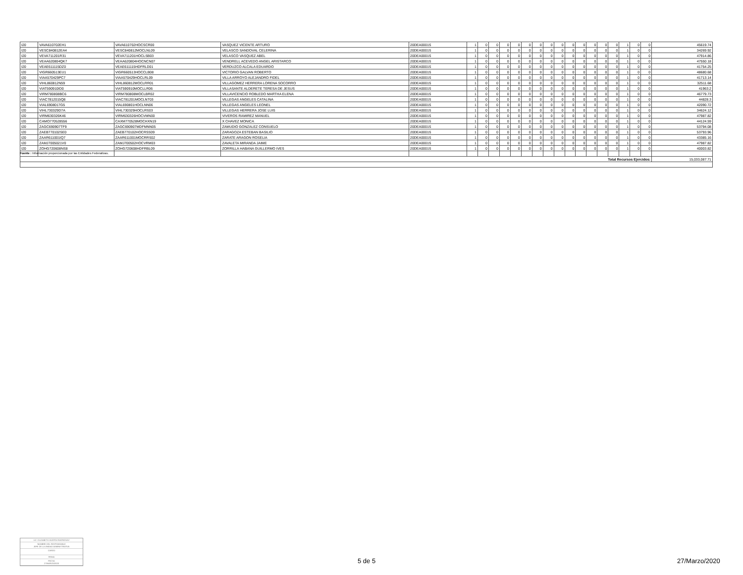| I20 | VAVA610702EH1 | VAVA610702HOCSCR00 | VASQUEZ VICENTE ARTURO | 20DEA0001S | 1 | 0 | 0 | 0 | 0 | 0 | 0 | 0 | 0 | 0 | 0 | 0 | 0 | 0 | 1 | 0 | 0 | 45619.74 |
| I20 | VESC840812EA4 | VESC840812MOCLNL09 | VELASCO SANDOVAL CELERINA | 20DEA0001S | 1 | 0 | 0 | 0 | 0 | 0 | 0 | 0 | 0 | 0 | 0 | 0 | 0 | 0 | 1 | 0 | 0 | 34269.92 |
| I20 | VEVA711201R31 | VEVA711201HOCLSB03 | VELASCO VASQUEZ ABEL | 20DEA0001S | 1 | 0 | 0 | 0 | 0 | 0 | 0 | 0 | 0 | 0 | 0 | 0 | 0 | 0 | 1 | 0 | 0 | 47914.86 |
| I20 | VEAA620804QK7 | VEAA620804HOCNCN07 | VENDRELL ACEVEDO ANGEL ARISTARCO | 20DEA0001S | 1 | 0 | 0 | 0 | 0 | 0 | 0 | 0 | 0 | 0 | 0 | 0 | 0 | 0 | 1 | 0 | 0 | 47550.18 |
| I20 | VEAE611115DZ0 | VEAE611115HDFRLD01 | VERDUZCO ALCALA EDUARDO | 20DEA0001S | 1 | 0 | 0 | 0 | 0 | 0 | 0 | 0 | 0 | 0 | 0 | 0 | 0 | 0 | 1 | 0 | 0 | 41754.25 |
| I20 | VIGR660513EU1 | VIGR660513HOCCLB08 | VICTORIO GALVAN ROBERTO | 20DEA0001S | 1 | 0 | 0 | 0 | 0 | 0 | 0 | 0 | 0 | 0 | 0 | 0 | 0 | 0 | 1 | 0 | 0 | 48680.68 |
| I20 | VIAA570429PC7 | VIAA570429HOCLRL09 | VILLA ARROYO ALEJANDRO FIDEL | 20DEA0001S | 1 | 0 | 0 | 0 | 0 | 0 | 0 | 0 | 0 | 0 | 0 | 0 | 0 | 0 | 1 | 0 | 0 | 41713.14 |
| I20 | VIHL860812N59 | VIHL860812MOCLRR01 | VILLAGOMEZ HERRERA LORENA SOCORRO | 20DEA0001S | 1 | 0 | 0 | 0 | 0 | 0 | 0 | 0 | 0 | 0 | 0 | 0 | 0 | 0 | 1 | 0 | 0 | 32511.68 |
| I20 | VIAT590910ID0 | VIAT590910MOCLLR06 | VILLASANTE ALDERETE TERESA DE JESUS | 20DEA0001S | 1 | 0 | 0 | 0 | 0 | 0 | 0 | 0 | 0 | 0 | 0 | 0 | 0 | 0 | 1 | 0 | 0 | 41963.2 |
| I20 | VIRM780808BC6 | VIRM780808MOCLBR02 | VILLAVICENCIO ROBLEDO MARTHA ELENA | 20DEA0001S | 1 | 0 | 0 | 0 | 0 | 0 | 0 | 0 | 0 | 0 | 0 | 0 | 0 | 0 | 1 | 0 | 0 | 46779.73 |
| I20 | VIAC7812015Q8 | VIAC781201MOCLNT03 | VILLEGAS ANGELES CATALINA | 20DEA0001S | 1 | 0 | 0 | 0 | 0 | 0 | 0 | 0 | 0 | 0 | 0 | 0 | 0 | 0 | 1 | 0 | 0 | 44828.3 |
| I20 | VIAL6908017G5 | VIAL690801HOCLNN06 | VILLEGAS ANGELES LEONEL | 20DEA0001S | 1 | 0 | 0 | 0 | 0 | 0 | 0 | 0 | 0 | 0 | 0 | 0 | 0 | 0 | 1 | 0 | 0 | 42090.72 |
| I20 | VIHL730329D7A | VIHL730329HOCLRS03 | VILLEGAS HERRERA JOSE LUIS | 20DEA0001S | 1 | 0 | 0 | 0 | 0 | 0 | 0 | 0 | 0 | 0 | 0 | 0 | 0 | 0 | 1 | 0 | 0 | 34624.12 |
| I20 | VIRM630326K46 | VIRM630326HOCVMN00 | VIVEROS RAMIREZ MANUEL | 20DEA0001S | 1 | 0 | 0 | 0 | 0 | 0 | 0 | 0 | 0 | 0 | 0 | 0 | 0 | 0 | 1 | 0 | 0 | 47987.82 |
| I20 | CAMO770528556 | CAXM770528MOCHXN19 | X CHAVEZ MONICA | 20DEA0001S | 1 | 0 | 0 | 0 | 0 | 0 | 0 | 0 | 0 | 0 | 0 | 0 | 0 | 0 | 1 | 0 | 0 | 44124.59 |
| I20 | ZAGC690907TF9 | ZAGC690907MDFMNN05 | ZAMUDIO GONZALEZ CONSUELO | 20DEA0001S | 1 | 0 | 0 | 0 | 0 | 0 | 0 | 0 | 0 | 0 | 0 | 0 | 0 | 0 | 1 | 0 | 0 | 53794.08 |
| I20 | ZAEB770102SE0 | ZAEB770102HOCRSS09 | ZARAGOZA ESTEBAN BASILIO | 20DEA0001S | 1 | 0 | 0 | 0 | 0 | 0 | 0 | 0 | 0 | 0 | 0 | 0 | 0 | 0 | 1 | 0 | 0 | 53793.96 |
| I20 | ZAAR611001IQ7 | ZAAR611001MOCRRS02 | ZARATE ARAGON ROSELIA | 20DEA0001S | 1 | 0 | 0 | 0 | 0 | 0 | 0 | 0 | 0 | 0 | 0 | 0 | 0 | 0 | 1 | 0 | 0 | 43385.16 |
| I20 | ZAMJ7005021V0 | ZAMJ700502HOCVRM03 | ZAVALETA MIRANDA JAIME | 20DEA0001S | 1 | 0 | 0 | 0 | 0 | 0 | 0 | 0 | 0 | 0 | 0 | 0 | 0 | 0 | 1 | 0 | 0 | 47987.82 |
| I20 | ZOHG720608NS8 | ZOHG720608HDFRBL09 | ZORRILLA HABANA GUILLERMO IVES | 20DEA0001S | 1 | 0 | 0 | 0 | 0 | 0 | 0 | 0 | 0 | 0 | 0 | 0 | 0 | 0 | 1 | 0 | 0 | 40003.82 |
| Total Recursos Ejercidos: | | | | | | | | | | | | | | | | | | | | | | 15,033,087.71 |
Fuente : Información proporcionada por las Entidades Federativas.
LIC. ELIZABETH HUERTA RODRIGUEZ
NOMBRE DEL RESPONSABLE
JEFE DE LA UNIDAD ADMINISTRATIVA
CARGO
FIRMA
FECHA
27/MARZO/2020
5 de 5 27/Marzo/2020